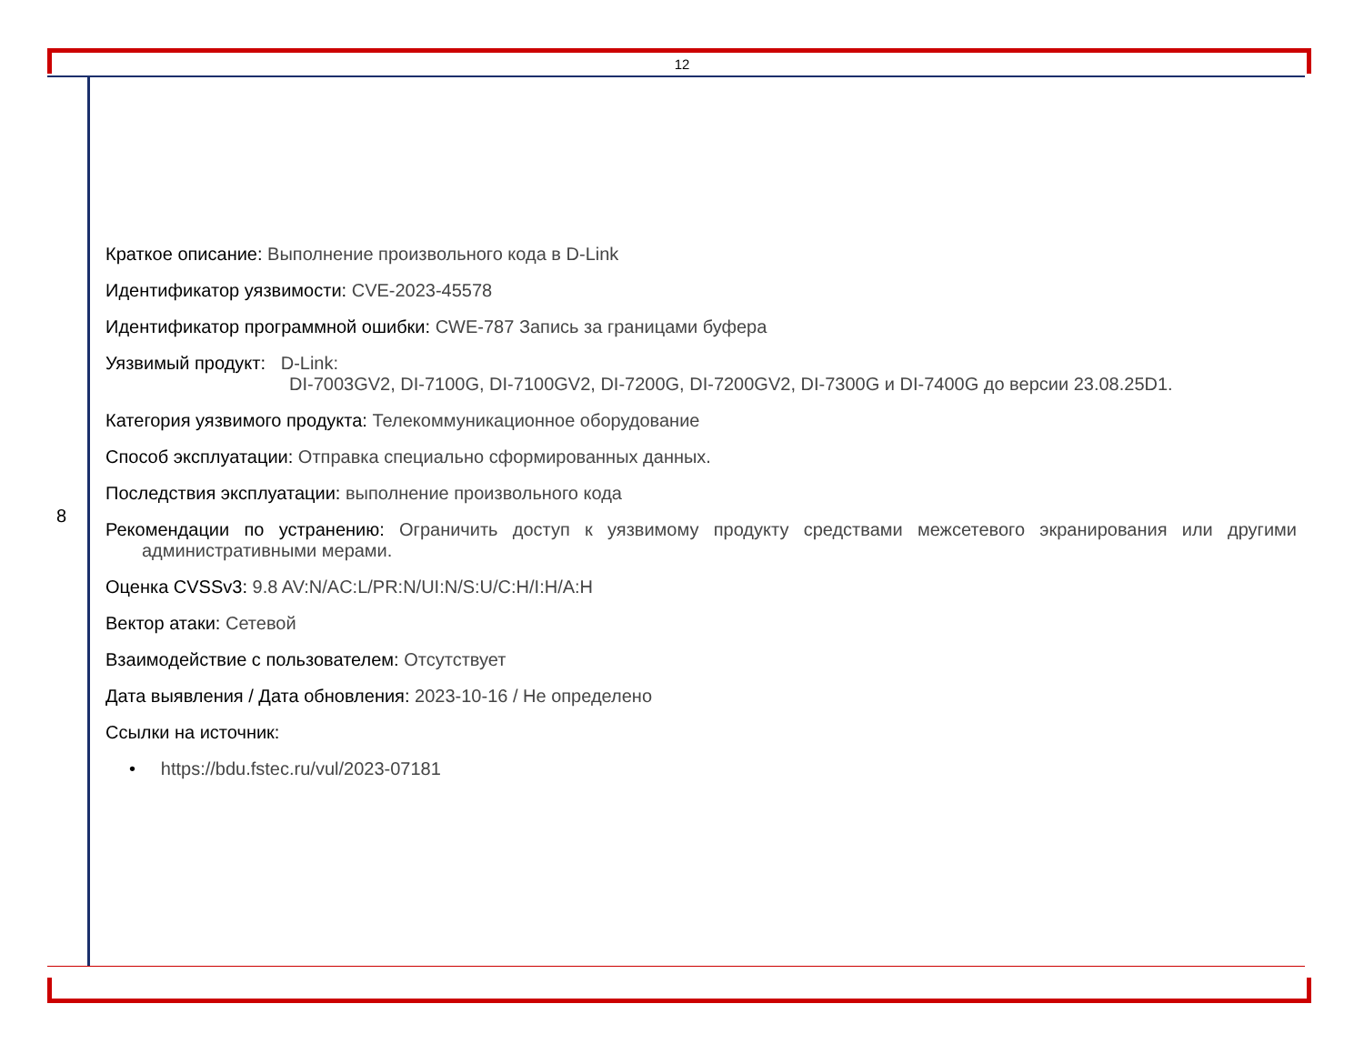12
8
Краткое описание: Выполнение произвольного кода в D-Link
Идентификатор уязвимости: CVE-2023-45578
Идентификатор программной ошибки: CWE-787 Запись за границами буфера
Уязвимый продукт: D-Link:
DI-7003GV2, DI-7100G, DI-7100GV2, DI-7200G, DI-7200GV2, DI-7300G и DI-7400G до версии 23.08.25D1.
Категория уязвимого продукта: Телекоммуникационное оборудование
Способ эксплуатации: Отправка специально сформированных данных.
Последствия эксплуатации: выполнение произвольного кода
Рекомендации по устранению: Ограничить доступ к уязвимому продукту средствами межсетевого экранирования или другими административными мерами.
Оценка CVSSv3: 9.8 AV:N/AC:L/PR:N/UI:N/S:U/C:H/I:H/A:H
Вектор атаки: Сетевой
Взаимодействие с пользователем: Отсутствует
Дата выявления / Дата обновления: 2023-10-16 / Не определено
Ссылки на источник:
• https://bdu.fstec.ru/vul/2023-07181